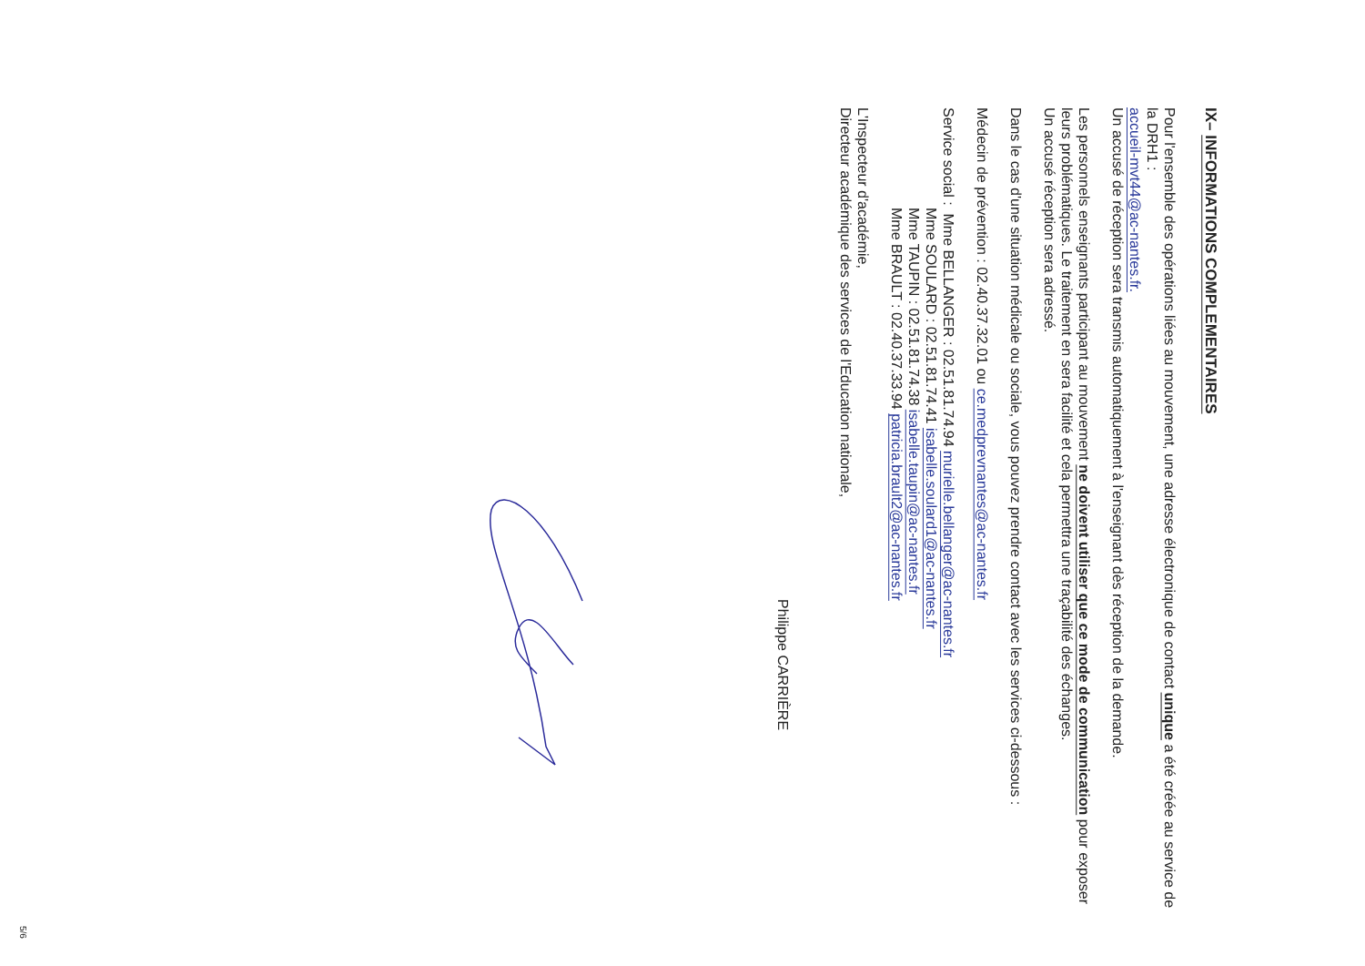IX– INFORMATIONS COMPLEMENTAIRES
Pour l'ensemble des opérations liées au mouvement, une adresse électronique de contact unique a été créée au service de la DRH1 :
accueil-mvt44@ac-nantes.fr.
Un accusé de réception sera transmis automatiquement à l'enseignant dès réception de la demande.
Les personnels enseignants participant au mouvement ne doivent utiliser que ce mode de communication pour exposer leurs problématiques. Le traitement en sera facilité et cela permettra une traçabilité des échanges.
Un accusé réception sera adressé.
Dans le cas d'une situation médicale ou sociale, vous pouvez prendre contact avec les services ci-dessous :
Médecin de prévention : 02.40.37.32.01 ou ce.medprevnantes@ac-nantes.fr
Service social : Mme BELLANGER : 02.51.81.74.94 murielle.bellanger@ac-nantes.fr
Mme SOULARD : 02.51.81.74.41 isabelle.soulard1@ac-nantes.fr
Mme TAUPIN : 02.51.81.74.38 isabelle.taupin@ac-nantes.fr
Mme BRAULT : 02.40.37.33.94 patricia.brault2@ac-nantes.fr
L'Inspecteur d'académie,
Directeur académique des services de l'Education nationale,
Philippe CARRIÈRE
5/6